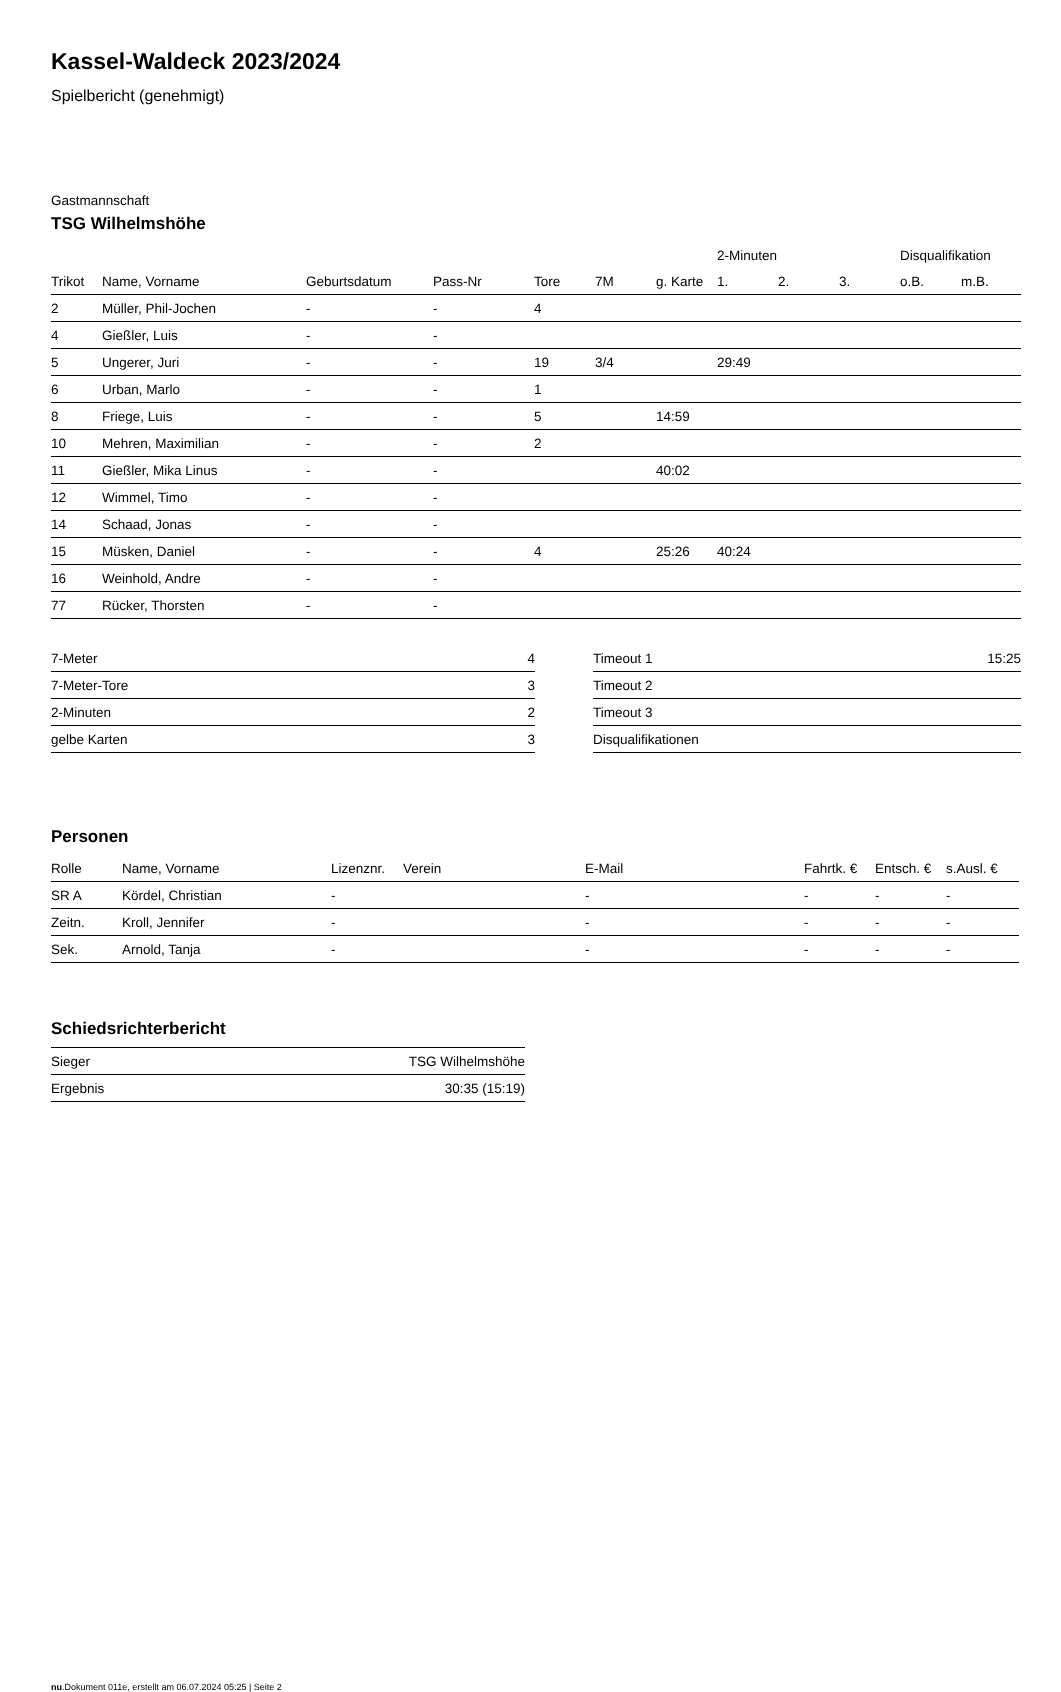Kassel-Waldeck 2023/2024
Spielbericht (genehmigt)
Gastmannschaft
TSG Wilhelmshöhe
| | | | | | | | 2-Minuten | | | Disqualifikation | |
| --- | --- | --- | --- | --- | --- | --- | --- | --- | --- | --- | --- |
| Trikot | Name, Vorname | Geburtsdatum | Pass-Nr | Tore | 7M | g. Karte | 1. | 2. | 3. | o.B. | m.B. |
| 2 | Müller, Phil-Jochen | - | - | 4 | | | | | | | |
| 4 | Gießler, Luis | - | - | | | | | | | | |
| 5 | Ungerer, Juri | - | - | 19 | 3/4 | | 29:49 | | | | |
| 6 | Urban, Marlo | - | - | 1 | | | | | | | |
| 8 | Friege, Luis | - | - | 5 | | 14:59 | | | | | |
| 10 | Mehren, Maximilian | - | - | 2 | | | | | | | |
| 11 | Gießler, Mika Linus | - | - | | | 40:02 | | | | | |
| 12 | Wimmel, Timo | - | - | | | | | | | | |
| 14 | Schaad, Jonas | - | - | | | | | | | | |
| 15 | Müsken, Daniel | - | - | 4 | | 25:26 | 40:24 | | | | |
| 16 | Weinhold, Andre | - | - | | | | | | | | |
| 77 | Rücker, Thorsten | - | - | | | | | | | | |
| 7-Meter | 4 |
| 7-Meter-Tore | 3 |
| 2-Minuten | 2 |
| gelbe Karten | 3 |
| Timeout 1 | 15:25 |
| Timeout 2 | |
| Timeout 3 | |
| Disqualifikationen | |
Personen
| Rolle | Name, Vorname | Lizenznr. | Verein | E-Mail | Fahrtk. € | Entsch. € | s.Ausl. € |
| --- | --- | --- | --- | --- | --- | --- | --- |
| SR A | Kördel, Christian | - | | - | - | - | - |
| Zeitn. | Kroll, Jennifer | - | | - | - | - | - |
| Sek. | Arnold, Tanja | - | | - | - | - | - |
Schiedsrichterbericht
| Sieger | TSG Wilhelmshöhe |
| Ergebnis | 30:35 (15:19) |
nu.Dokument 011e, erstellt am 06.07.2024 05:25 | Seite 2